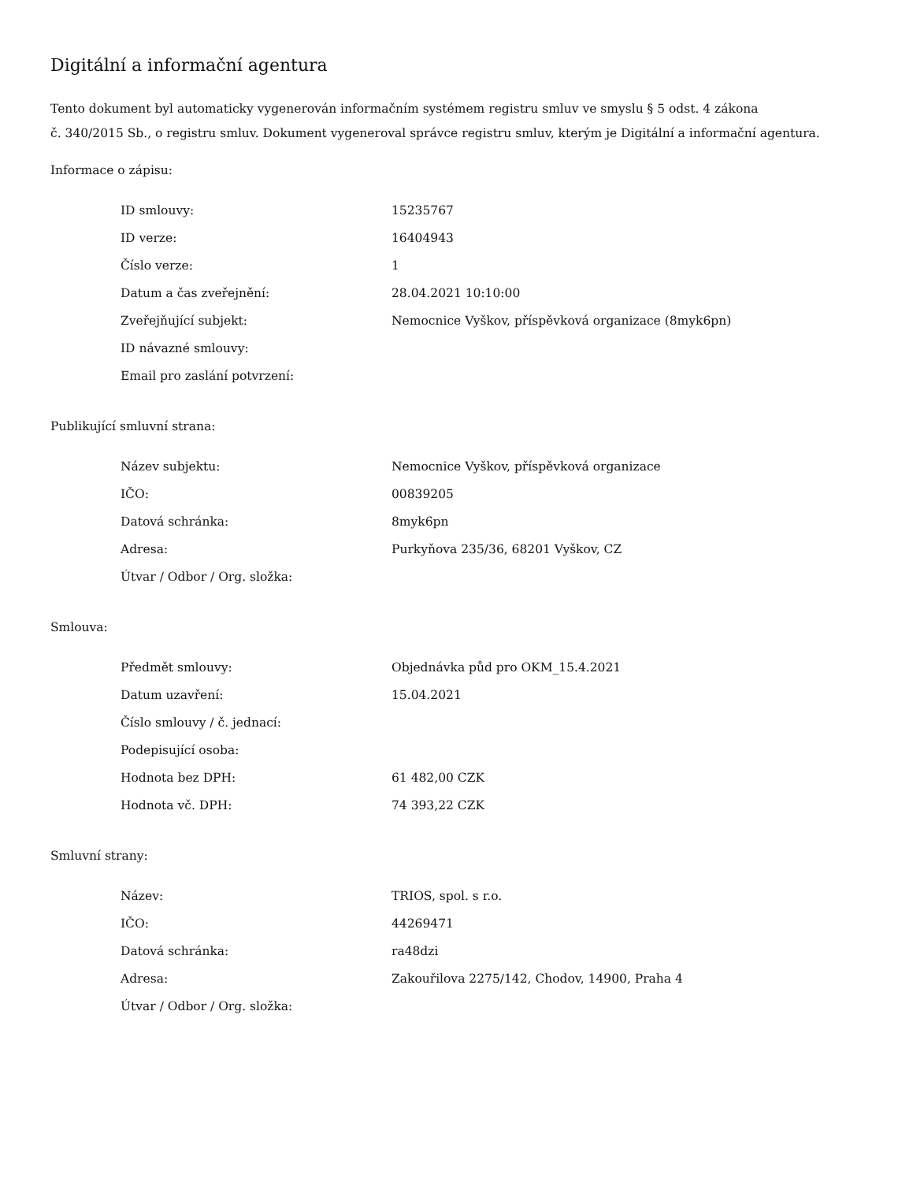Digitální a informační agentura
Tento dokument byl automaticky vygenerován informačním systémem registru smluv ve smyslu § 5 odst. 4 zákona
č. 340/2015 Sb., o registru smluv. Dokument vygeneroval správce registru smluv, kterým je Digitální a informační agentura.
Informace o zápisu:
| ID smlouvy: | 15235767 |
| ID verze: | 16404943 |
| Číslo verze: | 1 |
| Datum a čas zveřejnění: | 28.04.2021 10:10:00 |
| Zveřejňující subjekt: | Nemocnice Vyškov, příspěvková organizace (8myk6pn) |
| ID návazné smlouvy: | |
| Email pro zaslání potvrzení: | |
Publikující smluvní strana:
| Název subjektu: | Nemocnice Vyškov, příspěvková organizace |
| IČO: | 00839205 |
| Datová schránka: | 8myk6pn |
| Adresa: | Purkyňova 235/36, 68201 Vyškov, CZ |
| Útvar / Odbor / Org. složka: | |
Smlouva:
| Předmět smlouvy: | Objednávka půd pro OKM_15.4.2021 |
| Datum uzavření: | 15.04.2021 |
| Číslo smlouvy / č. jednací: | |
| Podepisující osoba: | |
| Hodnota bez DPH: | 61 482,00 CZK |
| Hodnota vč. DPH: | 74 393,22 CZK |
Smluvní strany:
| Název: | TRIOS, spol. s r.o. |
| IČO: | 44269471 |
| Datová schránka: | ra48dzi |
| Adresa: | Zakouřilova 2275/142, Chodov, 14900, Praha 4 |
| Útvar / Odbor / Org. složka: | |